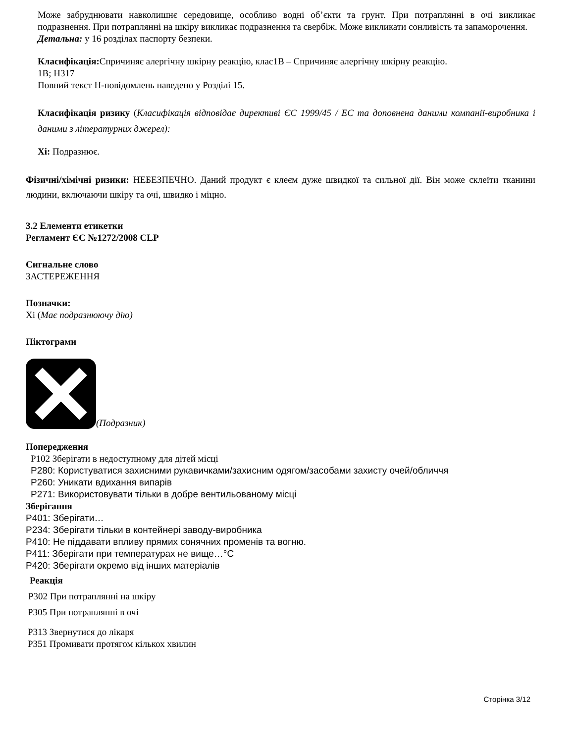Може забруднювати навколишнє середовище, особливо водні об’єкти та грунт. При потраплянні в очі викликає подразнення. При потраплянні на шкіру викликає подразнення та свербіж. Може викликати сонливість та запаморочення.
Детальна: у 16 розділах паспорту безпеки.
Класифікація: Спричиняє алергічну шкірну реакцію, клас1В – Спричиняє алергічну шкірну реакцію.
1В; H317
Повний текст H-повідомлень наведено у Розділі 15.
Класифікація ризику (Класифікація відповідає директиві ЄС 1999/45 / ЕС та доповнена даними компанії-виробника і даними з літературних джерел):
Xi: Подразнює.
Фізичні/хімічні ризики: НЕБЕЗПЕЧНО. Даний продукт є клеєм дуже швидкої та сильної дії. Він може склеїти тканини людини, включаючи шкіру та очі, швидко і міцно.
3.2 Елементи етикетки
Регламент ЄС №1272/2008 CLP
Сигнальне слово
ЗАСТЕРЕЖЕННЯ
Позначки:
Xi (Має подразнюючу дію)
Піктограми
(Подразник)
Попередження
P102 Зберігати в недоступному для дітей місці
P280: Користуватися захисними рукавичками/захисним одягом/засобами захисту очей/обличчя
P260: Уникати вдихання випарів
P271: Використовувати тільки в добре вентильованому місці
Зберігання
P401: Зберігати…
P234: Зберігати тільки в контейнері заводу-виробника
P410: Не піддавати впливу прямих сонячних променів та вогню.
P411: Зберігати при температурах не вище…°C
P420: Зберігати окремо від інших матеріалів
Реакція
P302 При потраплянні на шкіру
P305 При потраплянні в очі
P313 Звернутися до лікаря
P351 Промивати протягом кількох хвилин
Сторінка 3/12